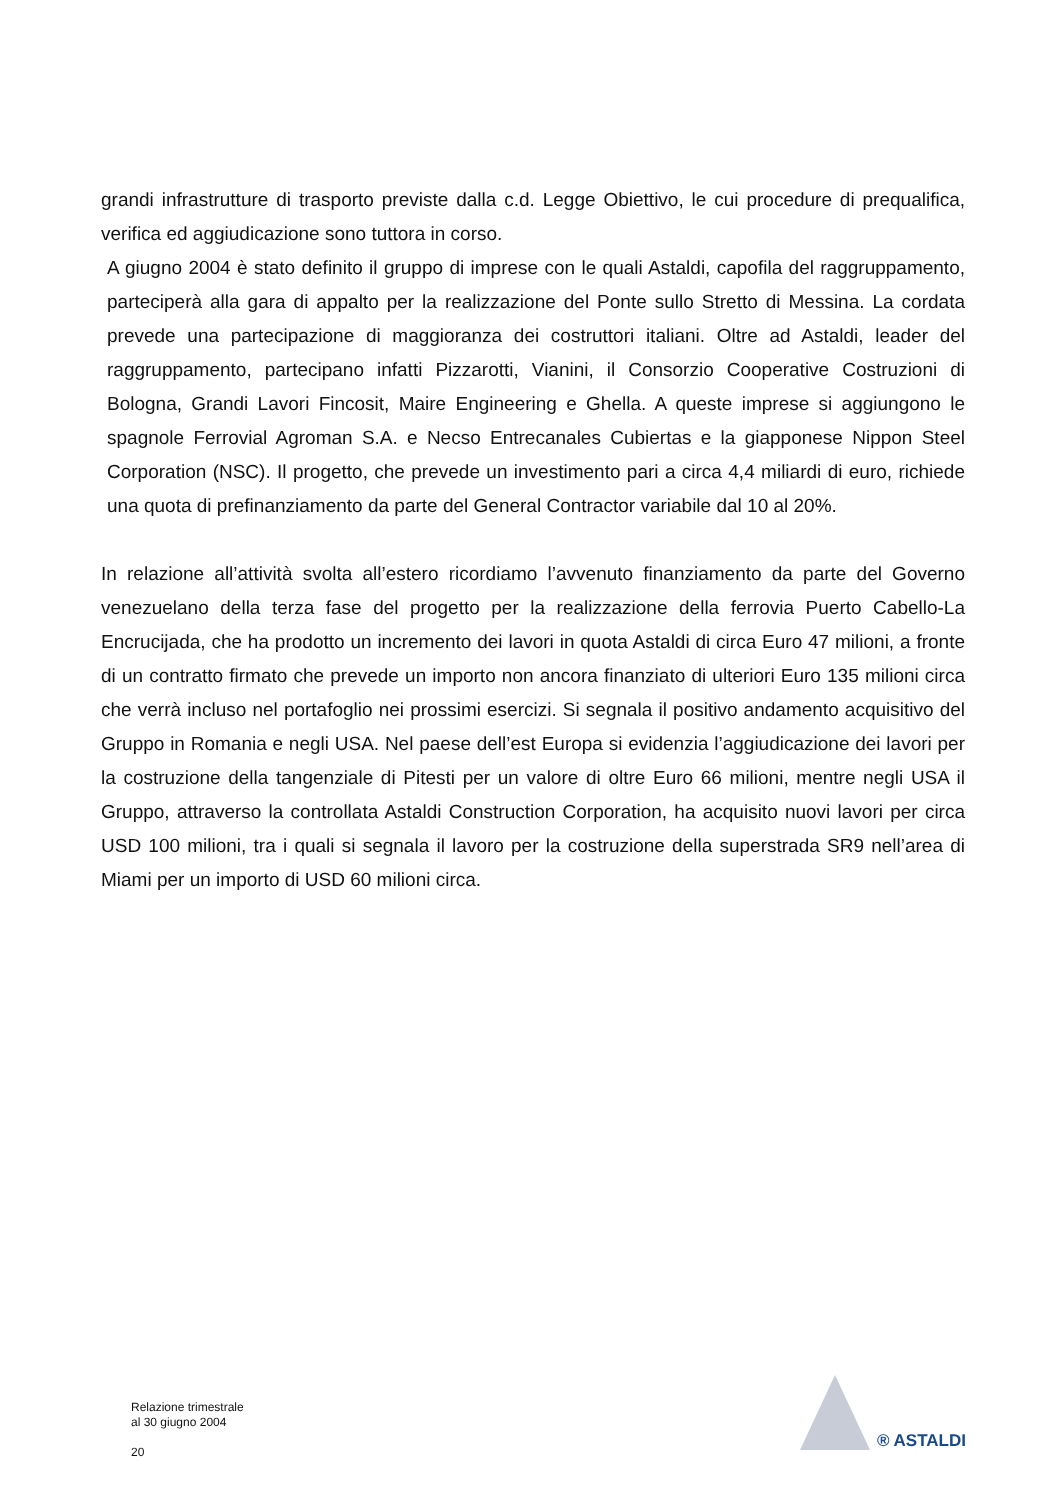grandi infrastrutture di trasporto previste dalla c.d. Legge Obiettivo, le cui procedure di prequalifica, verifica ed aggiudicazione sono tuttora in corso.
A giugno 2004 è stato definito il gruppo di imprese con le quali Astaldi, capofila del raggruppamento, parteciperà alla gara di appalto per la realizzazione del Ponte sullo Stretto di Messina. La cordata prevede una partecipazione di maggioranza dei costruttori italiani. Oltre ad Astaldi, leader del raggruppamento, partecipano infatti Pizzarotti, Vianini, il Consorzio Cooperative Costruzioni di Bologna, Grandi Lavori Fincosit, Maire Engineering e Ghella. A queste imprese si aggiungono le spagnole Ferrovial Agroman S.A. e Necso Entrecanales Cubiertas e la giapponese Nippon Steel Corporation (NSC). Il progetto, che prevede un investimento pari a circa 4,4 miliardi di euro, richiede una quota di prefinanziamento da parte del General Contractor variabile dal 10 al 20%.
In relazione all’attività svolta all’estero ricordiamo l’avvenuto finanziamento da parte del Governo venezuelano della terza fase del progetto per la realizzazione della ferrovia Puerto Cabello-La Encrucijada, che ha prodotto un incremento dei lavori in quota Astaldi di circa Euro 47 milioni, a fronte di un contratto firmato che prevede un importo non ancora finanziato di ulteriori Euro 135 milioni circa che verrà incluso nel portafoglio nei prossimi esercizi. Si segnala il positivo andamento acquisitivo del Gruppo in Romania e negli USA. Nel paese dell’est Europa si evidenzia l’aggiudicazione dei lavori per la costruzione della tangenziale di Pitesti per un valore di oltre Euro 66 milioni, mentre negli USA il Gruppo, attraverso la controllata Astaldi Construction Corporation, ha acquisito nuovi lavori per circa USD 100 milioni, tra i quali si segnala il lavoro per la costruzione della superstrada SR9 nell’area di Miami per un importo di USD 60 milioni circa.
Relazione trimestrale
al 30 giugno 2004
20
® ASTALDI